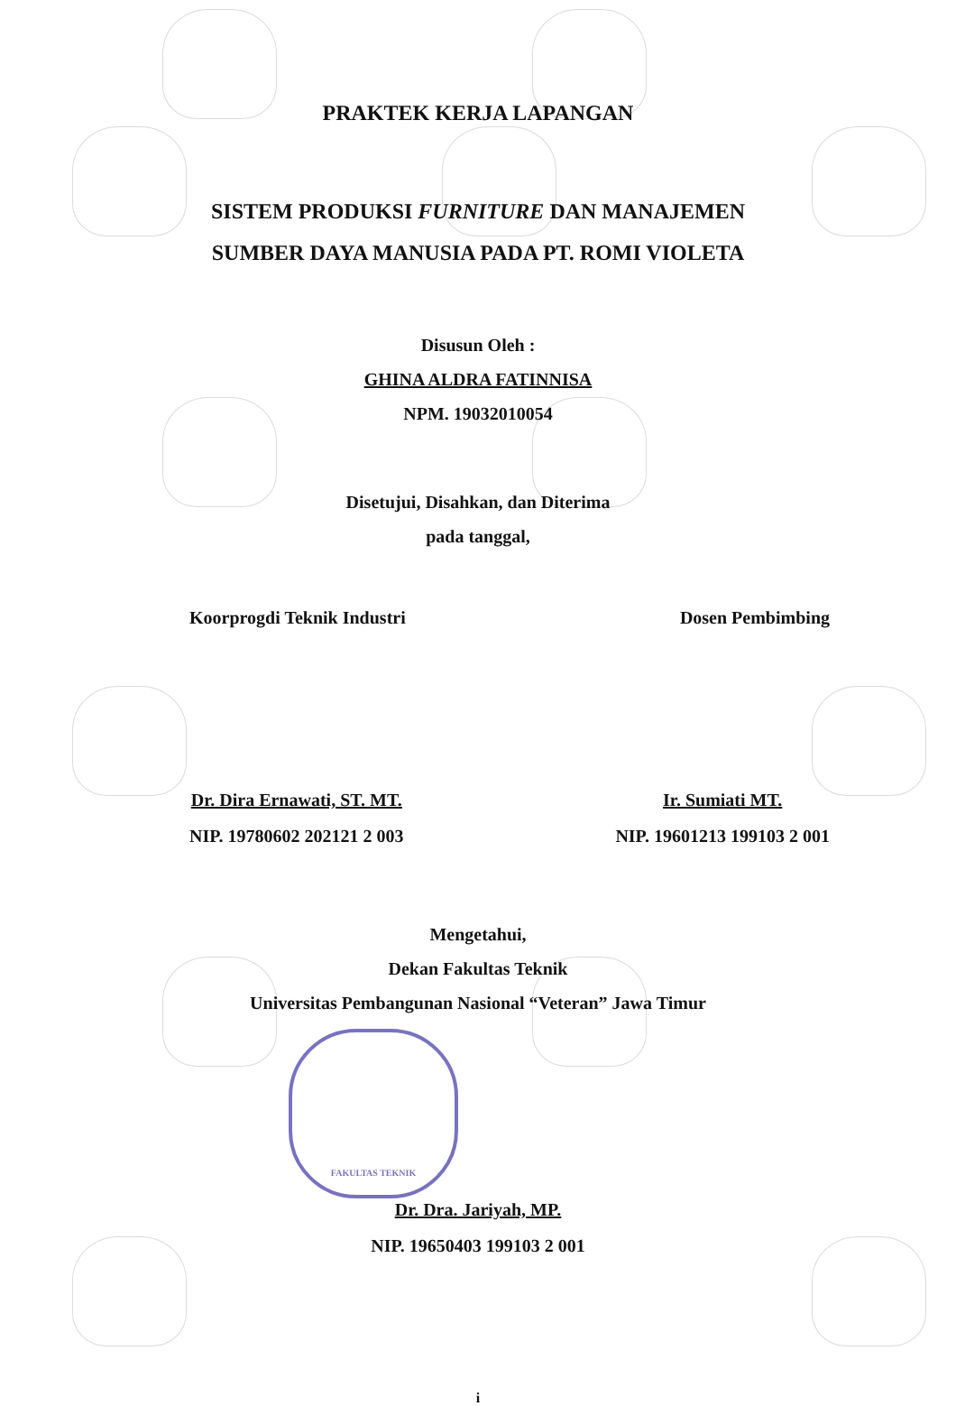PRAKTEK KERJA LAPANGAN
SISTEM PRODUKSI FURNITURE DAN MANAJEMEN
SUMBER DAYA MANUSIA PADA PT. ROMI VIOLETA
Disusun Oleh :
GHINA ALDRA FATINNISA
NPM. 19032010054
Disetujui, Disahkan, dan Diterima
pada tanggal,
Koorprogdi Teknik Industri Dosen Pembimbing
Dr. Dira Ernawati, ST. MT.
NIP. 19780602 202121 2 003
Ir. Sumiati MT.
NIP. 19601213 199103 2 001
Mengetahui,
Dekan Fakultas Teknik
Universitas Pembangunan Nasional “Veteran” Jawa Timur
FAKULTAS TEKNIK
Dr. Dra. Jariyah, MP.
NIP. 19650403 199103 2 001
i